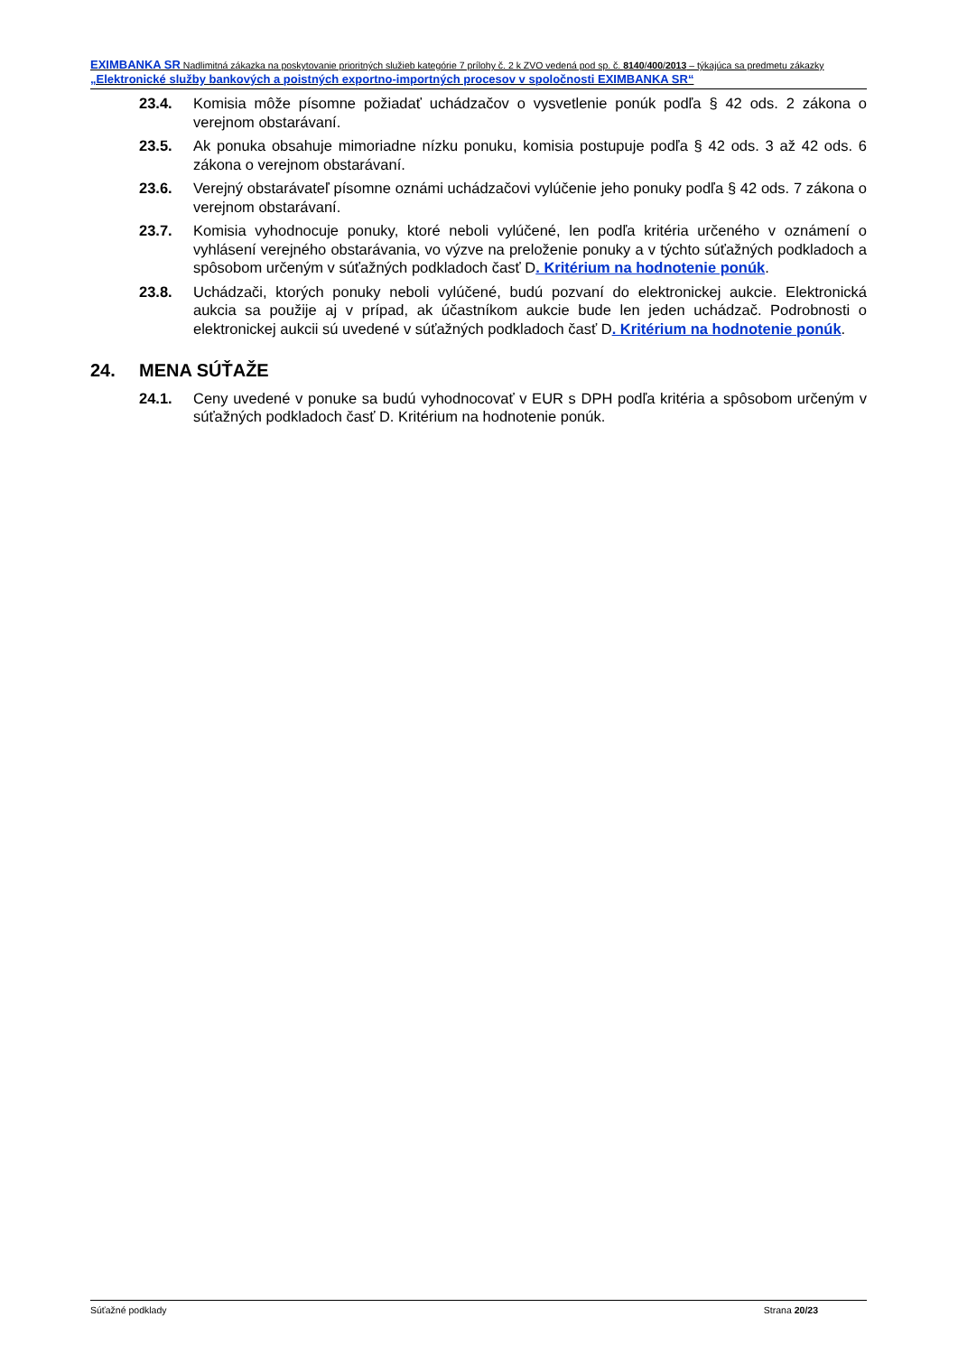EXIMBANKA SR Nadlimitná zákazka na poskytovanie prioritných služieb kategórie 7 prílohy č. 2 k ZVO vedená pod sp. č. 8140/400/2013 – týkajúca sa predmetu zákazky „Elektronické služby bankových a poistných exportno-importných procesov v spoločnosti EXIMBANKA SR“
23.4. Komisia môže písomne požiadať uchádzačov o vysvetlenie ponúk podľa § 42 ods. 2 zákona o verejnom obstarávaní.
23.5. Ak ponuka obsahuje mimoriadne nízku ponuku, komisia postupuje podľa § 42 ods. 3 až 42 ods. 6 zákona o verejnom obstarávaní.
23.6. Verejný obstarávateľ písomne oznámi uchádzačovi vylúčenie jeho ponuky podľa § 42 ods. 7 zákona o verejnom obstarávaní.
23.7. Komisia vyhodnocuje ponuky, ktoré neboli vylúčené, len podľa kritéria určeného v oznámení o vyhlásení verejného obstarávania, vo výzve na preloženie ponuky a v týchto súťažných podkladoch a spôsobom určeným v súťažných podkladoch časť D. Kritérium na hodnotenie ponúk.
23.8. Uchádzači, ktorých ponuky neboli vylúčené, budú pozvaní do elektronickej aukcie. Elektronická aukcia sa použije aj v prípad, ak účastníkom aukcie bude len jeden uchádzač. Podrobnosti o elektronickej aukcii sú uvedené v súťažných podkladoch časť D. Kritérium na hodnotenie ponúk.
24. MENA SÚŤAŽE
24.1. Ceny uvedené v ponuke sa budú vyhodnocovať v EUR s DPH podľa kritéria a spôsobom určeným v súťažných podkladoch časť D. Kritérium na hodnotenie ponúk.
Súťažné podklady Strana 20/23